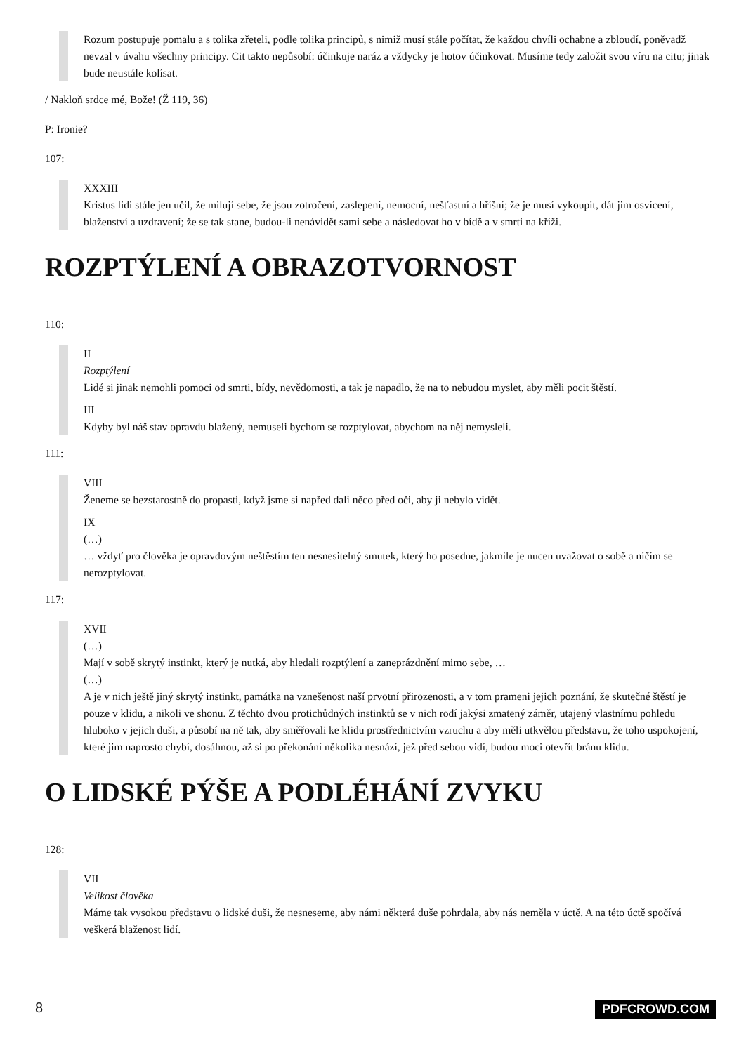Rozum postupuje pomalu a s tolika zřeteli, podle tolika principů, s nimiž musí stále počítat, že každou chvíli ochabne a zbloudí, poněvadž nevzal v úvahu všechny principy. Cit takto nepůsobí: účinkuje naráz a vždycky je hotov účinkovat. Musíme tedy založit svou víru na citu; jinak bude neustále kolísat.
/ Nakloň srdce mé, Bože! (Ž 119, 36)
P: Ironie?
107:
XXXIII
Kristus lidi stále jen učil, že milují sebe, že jsou zotročení, zaslepení, nemocní, nešťastní a hříšní; že je musí vykoupit, dát jim osvícení, blaženství a uzdravení; že se tak stane, budou-li nenávidět sami sebe a následovat ho v bídě a v smrti na kříži.
ROZPTÝLENÍ A OBRAZOTVORNOST
110:
II
Rozptýlení
Lidé si jinak nemohli pomoci od smrti, bídy, nevědomosti, a tak je napadlo, že na to nebudou myslet, aby měli pocit štěstí.
III
Kdyby byl náš stav opravdu blažený, nemuseli bychom se rozptylovat, abychom na něj nemysleli.
111:
VIII
Ženeme se bezstarostně do propasti, když jsme si napřed dali něco před oči, aby ji nebylo vidět.
IX
(…)
… vždyť pro člověka je opravdovým neštěstím ten nesnesitelný smutek, který ho posedne, jakmile je nucen uvažovat o sobě a ničím se nerozptylovat.
117:
XVII
(…)
Mají v sobě skrytý instinkt, který je nutká, aby hledali rozptýlení a zaneprázdnění mimo sebe, …
(…)
A je v nich ještě jiný skrytý instinkt, památka na vznešenost naší prvotní přirozenosti, a v tom prameni jejich poznání, že skutečné štěstí je pouze v klidu, a nikoli ve shonu. Z těchto dvou protichůdných instinktů se v nich rodí jakýsi zmatený záměr, utajený vlastnímu pohledu hluboko v jejich duši, a působí na ně tak, aby směřovali ke klidu prostřednictvím vzruchu a aby měli utkvělou představu, že toho uspokojení, které jim naprosto chybí, dosáhnou, až si po překonání několika nesnází, jež před sebou vidí, budou moci otevřít bránu klidu.
O LIDSKÉ PÝŠE A PODLÉHÁNÍ ZVYKU
128:
VII
Velikost člověka
Máme tak vysokou představu o lidské duši, že nesneseme, aby námi některá duše pohrdala, aby nás neměla v úctě. A na této úctě spočívá veškerá blaženost lidí.
8 PDFCROWD.COM